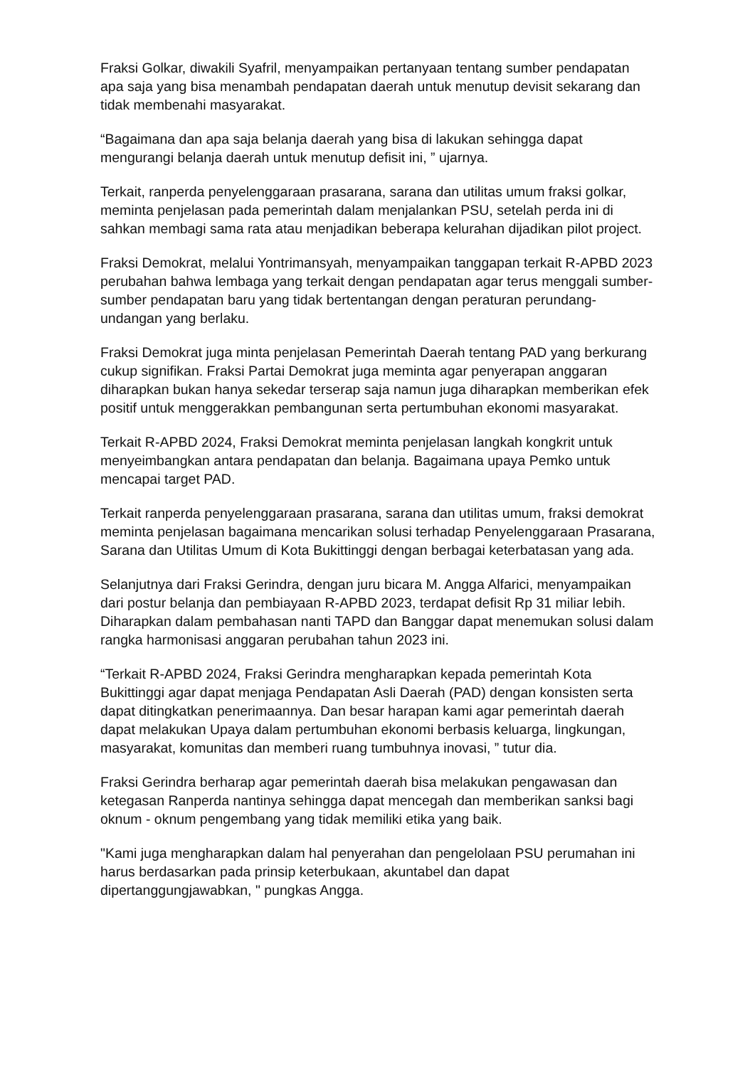Fraksi Golkar, diwakili Syafril, menyampaikan pertanyaan tentang sumber pendapatan apa saja yang bisa menambah pendapatan daerah untuk menutup devisit sekarang dan tidak membenahi masyarakat.
“Bagaimana dan apa saja belanja daerah yang bisa di lakukan sehingga dapat mengurangi belanja daerah untuk menutup defisit ini, ” ujarnya.
Terkait, ranperda penyelenggaraan prasarana, sarana dan utilitas umum fraksi golkar, meminta penjelasan pada pemerintah dalam menjalankan PSU, setelah perda ini di sahkan membagi sama rata atau menjadikan beberapa kelurahan dijadikan pilot project.
Fraksi Demokrat, melalui Yontrimansyah, menyampaikan tanggapan terkait R-APBD 2023 perubahan bahwa lembaga yang terkait dengan pendapatan agar terus menggali sumber-sumber pendapatan baru yang tidak bertentangan dengan peraturan perundang-undangan yang berlaku.
Fraksi Demokrat juga minta penjelasan Pemerintah Daerah tentang PAD yang berkurang cukup signifikan. Fraksi Partai Demokrat juga meminta agar penyerapan anggaran diharapkan bukan hanya sekedar terserap saja namun juga diharapkan memberikan efek positif untuk menggerakkan pembangunan serta pertumbuhan ekonomi masyarakat.
Terkait R-APBD 2024, Fraksi Demokrat meminta penjelasan langkah kongkrit untuk menyeimbangkan antara pendapatan dan belanja. Bagaimana upaya Pemko untuk mencapai target PAD.
Terkait ranperda penyelenggaraan prasarana, sarana dan utilitas umum, fraksi demokrat meminta penjelasan bagaimana mencarikan solusi terhadap Penyelenggaraan Prasarana, Sarana dan Utilitas Umum di Kota Bukittinggi dengan berbagai keterbatasan yang ada.
Selanjutnya dari Fraksi Gerindra, dengan juru bicara M. Angga Alfarici, menyampaikan dari postur belanja dan pembiayaan R-APBD 2023, terdapat defisit Rp 31 miliar lebih. Diharapkan dalam pembahasan nanti TAPD dan Banggar dapat menemukan solusi dalam rangka harmonisasi anggaran perubahan tahun 2023 ini.
“Terkait R-APBD 2024, Fraksi Gerindra mengharapkan kepada pemerintah Kota Bukittinggi agar dapat menjaga Pendapatan Asli Daerah (PAD) dengan konsisten serta dapat ditingkatkan penerimaannya. Dan besar harapan kami agar pemerintah daerah dapat melakukan Upaya dalam pertumbuhan ekonomi berbasis keluarga, lingkungan, masyarakat, komunitas dan memberi ruang tumbuhnya inovasi, ” tutur dia.
Fraksi Gerindra berharap agar pemerintah daerah bisa melakukan pengawasan dan ketegasan Ranperda nantinya sehingga dapat mencegah dan memberikan sanksi bagi oknum - oknum pengembang yang tidak memiliki etika yang baik.
"Kami juga mengharapkan dalam hal penyerahan dan pengelolaan PSU perumahan ini harus berdasarkan pada prinsip keterbukaan, akuntabel dan dapat dipertanggungjawabkan, " pungkas Angga.